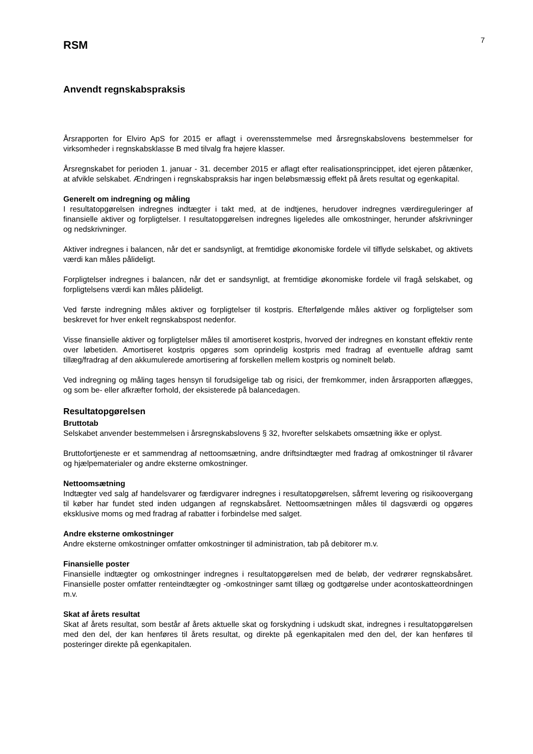RSM
7
Anvendt regnskabspraksis
Årsrapporten for Elviro ApS for 2015 er aflagt i overensstemmelse med årsregnskabslovens bestemmelser for virksomheder i regnskabsklasse B med tilvalg fra højere klasser.
Årsregnskabet for perioden 1. januar - 31. december 2015 er aflagt efter realisationsprincippet, idet ejeren påtænker, at afvikle selskabet. Ændringen i regnskabspraksis har ingen beløbsmæssig effekt på årets resultat og egenkapital.
Generelt om indregning og måling
I resultatopgørelsen indregnes indtægter i takt med, at de indtjenes, herudover indregnes værdireguleringer af finansielle aktiver og forpligtelser. I resultatopgørelsen indregnes ligeledes alle omkostninger, herunder afskrivninger og nedskrivninger.
Aktiver indregnes i balancen, når det er sandsynligt, at fremtidige økonomiske fordele vil tilflyde selskabet, og aktivets værdi kan måles pålideligt.
Forpligtelser indregnes i balancen, når det er sandsynligt, at fremtidige økonomiske fordele vil fragå selskabet, og forpligtelsens værdi kan måles pålideligt.
Ved første indregning måles aktiver og forpligtelser til kostpris. Efterfølgende måles aktiver og forpligtelser som beskrevet for hver enkelt regnskabspost nedenfor.
Visse finansielle aktiver og forpligtelser måles til amortiseret kostpris, hvorved der indregnes en konstant effektiv rente over løbetiden. Amortiseret kostpris opgøres som oprindelig kostpris med fradrag af eventuelle afdrag samt tillæg/fradrag af den akkumulerede amortisering af forskellen mellem kostpris og nominelt beløb.
Ved indregning og måling tages hensyn til forudsigelige tab og risici, der fremkommer, inden årsrapporten aflægges, og som be- eller afkræfter forhold, der eksisterede på balancedagen.
Resultatopgørelsen
Bruttotab
Selskabet anvender bestemmelsen i årsregnskabslovens § 32, hvorefter selskabets omsætning ikke er oplyst.
Bruttofortjeneste er et sammendrag af nettoomsætning, andre driftsindtægter med fradrag af omkostninger til råvarer og hjælpematerialer og andre eksterne omkostninger.
Nettoomsætning
Indtægter ved salg af handelsvarer og færdigvarer indregnes i resultatopgørelsen, såfremt levering og risikoovergang til køber har fundet sted inden udgangen af regnskabsåret. Nettoomsætningen måles til dagsværdi og opgøres eksklusive moms og med fradrag af rabatter i forbindelse med salget.
Andre eksterne omkostninger
Andre eksterne omkostninger omfatter omkostninger til administration, tab på debitorer m.v.
Finansielle poster
Finansielle indtægter og omkostninger indregnes i resultatopgørelsen med de beløb, der vedrører regnskabsåret. Finansielle poster omfatter renteindtægter og -omkostninger samt tillæg og godtgørelse under acontoskatteordningen m.v.
Skat af årets resultat
Skat af årets resultat, som består af årets aktuelle skat og forskydning i udskudt skat, indregnes i resultatopgørelsen med den del, der kan henføres til årets resultat, og direkte på egenkapitalen med den del, der kan henføres til posteringer direkte på egenkapitalen.